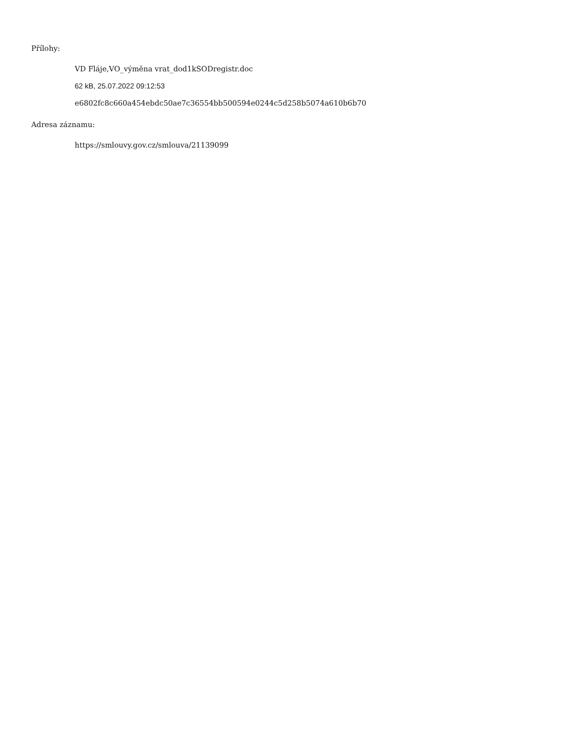Přílohy:
VD Fláje,VO_výměna vrat_dod1kSODregistr.doc
62 kB, 25.07.2022 09:12:53
e6802fc8c660a454ebdc50ae7c36554bb500594e0244c5d258b5074a610b6b70
Adresa záznamu:
https://smlouvy.gov.cz/smlouva/21139099